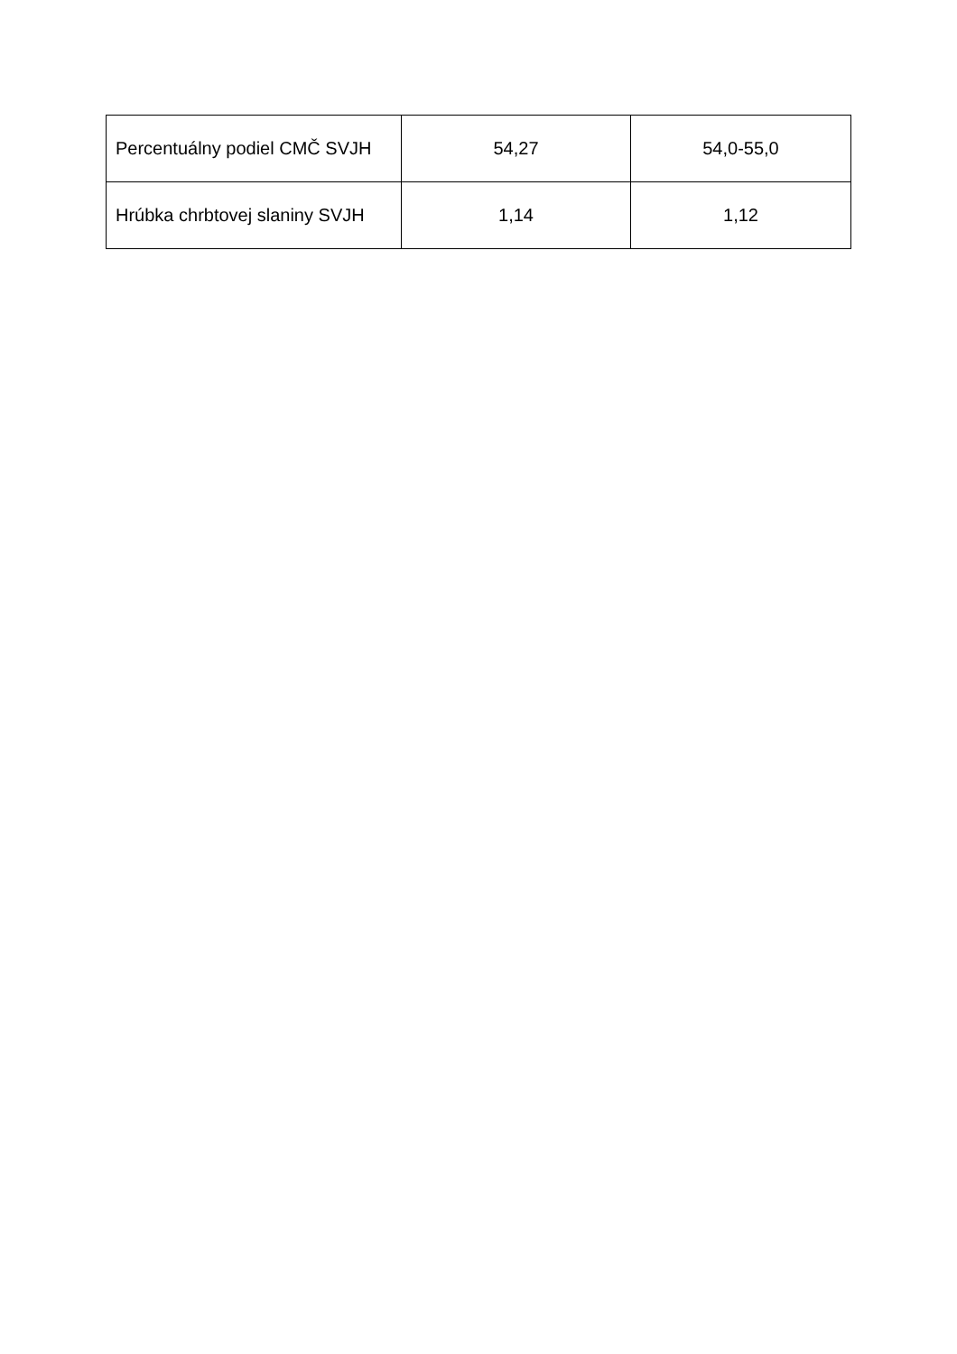| Percentuálny podiel CMČ SVJH | 54,27 | 54,0-55,0 |
| Hrúbka chrbtovej slaniny SVJH | 1,14 | 1,12 |